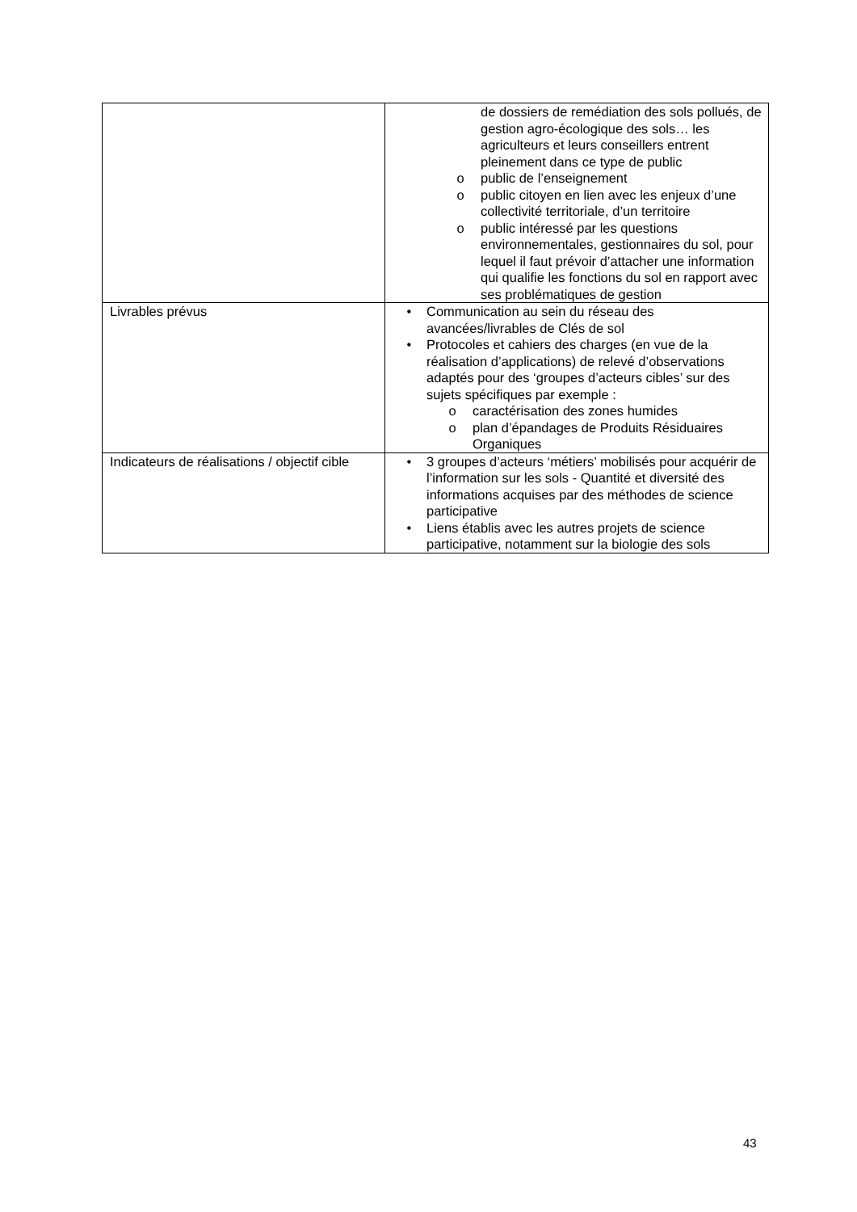| | de dossiers de remédiation des sols pollués, de gestion agro-écologique des sols… les agriculteurs et leurs conseillers entrent pleinement dans ce type de public o public de l’enseignement o public citoyen en lien avec les enjeux d’une collectivité territoriale, d’un territoire o public intéressé par les questions environnementales, gestionnaires du sol, pour lequel il faut prévoir d’attacher une information qui qualifie les fonctions du sol en rapport avec ses problématiques de gestion |
| Livrables prévus | • Communication au sein du réseau des avancées/livrables de Clés de sol • Protocoles et cahiers des charges (en vue de la réalisation d’applications) de relevé d’observations adaptés pour des ‘groupes d’acteurs cibles’ sur des sujets spécifiques par exemple : o caractérisation des zones humides o plan d’épandages de Produits Résiduaires Organiques |
| Indicateurs de réalisations / objectif cible | • 3 groupes d’acteurs ‘métiers’ mobilisés pour acquérir de l’information sur les sols - Quantité et diversité des informations acquises par des méthodes de science participative • Liens établis avec les autres projets de science participative, notamment sur la biologie des sols |
43